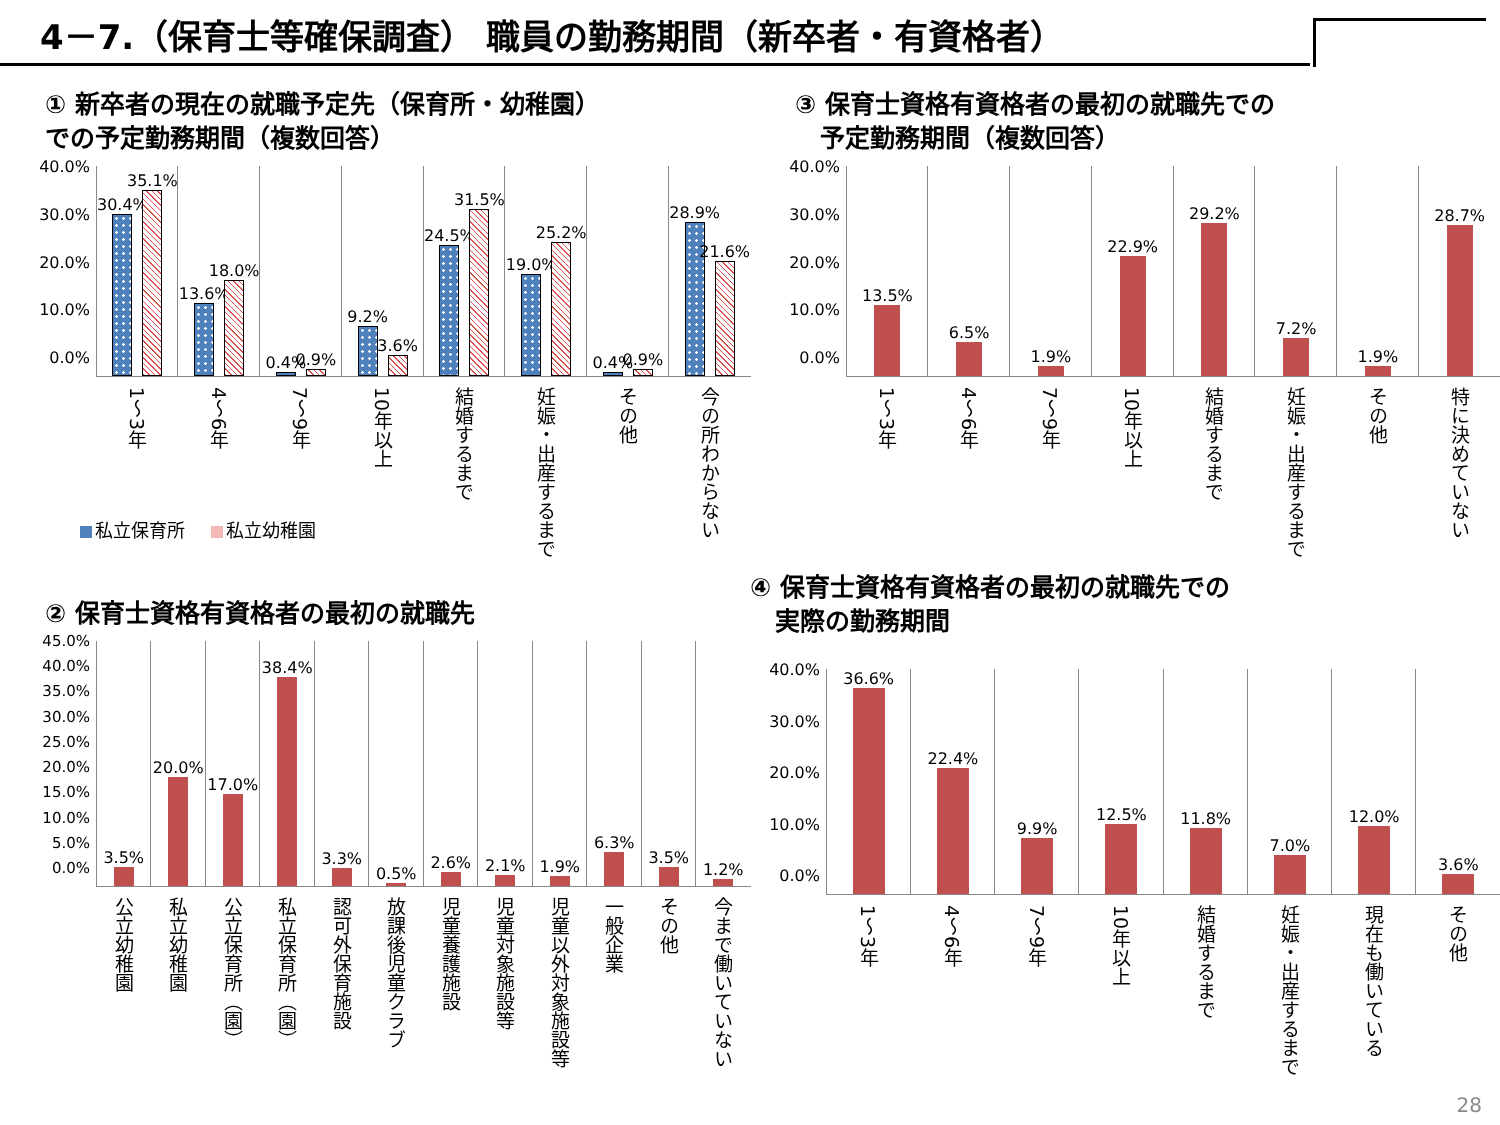4－7.（保育士等確保調査） 職員の勤務期間（新卒者・有資格者）
① 新卒者の現在の就職予定先（保育所・幼稚園）
での予定勤務期間（複数回答）
40.0%
30.0%
20.0%
10.0%
0.0%
30.4%
35.1%
1〜3年
13.6%
18.0%
4〜6年
0.4%
0.9%
7〜9年
9.2%
3.6%
10年以上
24.5%
31.5%
結婚するまで
19.0%
25.2%
妊娠・出産するまで
0.4%
0.9%
その他
28.9%
21.6%
今の所わからない
私立保育所 私立幼稚園
② 保育士資格有資格者の最初の就職先
45.0%
40.0%
35.0%
30.0%
25.0%
20.0%
15.0%
10.0%
5.0%
0.0%
3.5%
公立幼稚園
20.0%
私立幼稚園
17.0%
公立保育所（園）
38.4%
私立保育所（園）
3.3%
認可外保育施設
0.5%
放課後児童クラブ
2.6%
児童養護施設
2.1%
児童対象施設等
1.9%
児童以外対象施設等
6.3%
一般企業
3.5%
その他
1.2%
今まで働いていない
③ 保育士資格有資格者の最初の就職先での
　予定勤務期間（複数回答）
40.0%
30.0%
20.0%
10.0%
0.0%
13.5%
1〜3年
6.5%
4〜6年
1.9%
7〜9年
22.9%
10年以上
29.2%
結婚するまで
7.2%
妊娠・出産するまで
1.9%
その他
28.7%
特に決めていない
④ 保育士資格有資格者の最初の就職先での
　実際の勤務期間
40.0%
30.0%
20.0%
10.0%
0.0%
36.6%
1〜3年
22.4%
4〜6年
9.9%
7〜9年
12.5%
10年以上
11.8%
結婚するまで
7.0%
妊娠・出産するまで
12.0%
現在も働いている
3.6%
その他
28